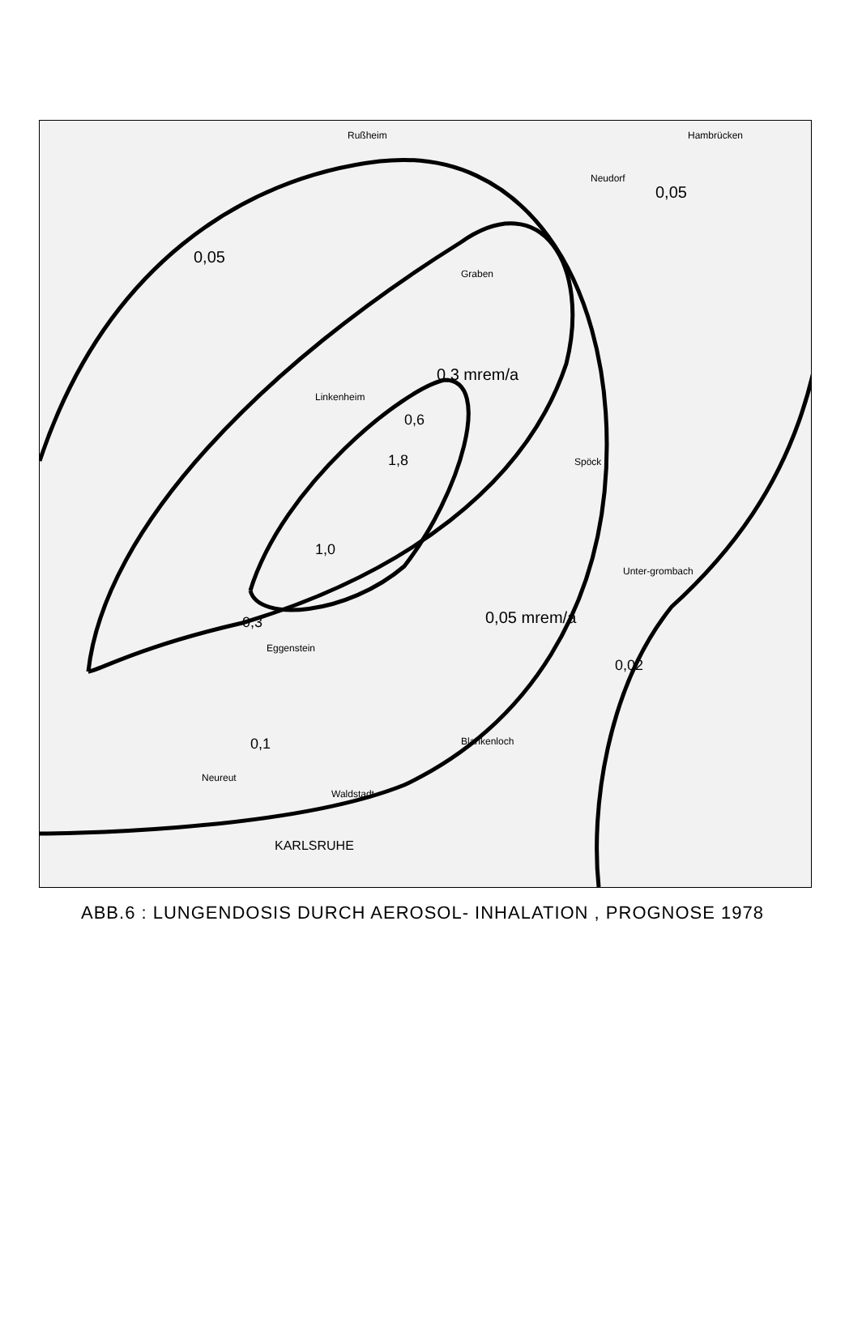0,05
0,05
0,3 mrem/a
0,6
1,8
1,0
0,05 mrem/a
0,02
0,3
0,1
KARLSRUHE
Blankenloch
Unter-grombach
Hambrücken
Rußheim
Neudorf
Graben
Linkenheim
Spöck
Eggenstein
Neureut
Waldstadt
ABB.6 : LUNGENDOSIS DURCH AEROSOL- INHALATION , PROGNOSE 1978